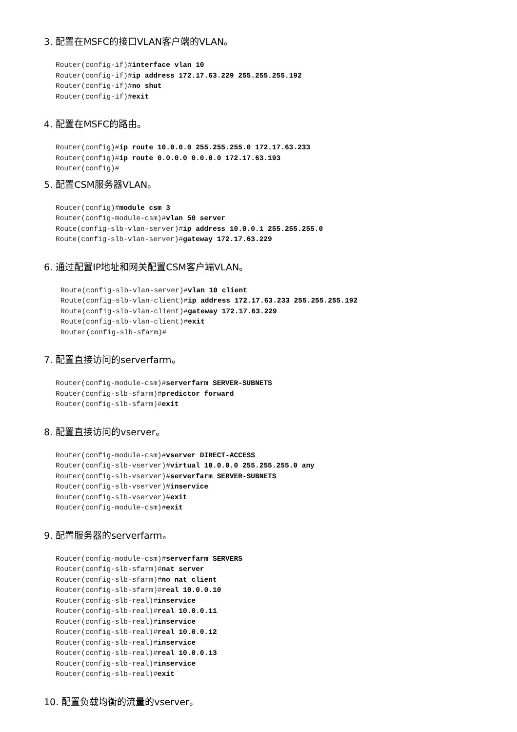3. 配置在MSFC的接口VLAN客户端的VLAN。
Router(config-if)#interface vlan 10
Router(config-if)#ip address 172.17.63.229 255.255.255.192
Router(config-if)#no shut
Router(config-if)#exit
4. 配置在MSFC的路由。
Router(config)#ip route 10.0.0.0 255.255.255.0 172.17.63.233
Router(config)#ip route 0.0.0.0 0.0.0.0 172.17.63.193
Router(config)#
5. 配置CSM服务器VLAN。
Router(config)#module csm 3
Router(config-module-csm)#vlan 50 server
Route(config-slb-vlan-server)#ip address 10.0.0.1 255.255.255.0
Route(config-slb-vlan-server)#gateway 172.17.63.229
6. 通过配置IP地址和网关配置CSM客户端VLAN。
Route(config-slb-vlan-server)#vlan 10 client
Route(config-slb-vlan-client)#ip address 172.17.63.233 255.255.255.192
Route(config-slb-vlan-client)#gateway 172.17.63.229
Route(config-slb-vlan-client)#exit
Router(config-slb-sfarm)#
7. 配置直接访问的serverfarm。
Router(config-module-csm)#serverfarm SERVER-SUBNETS
Router(config-slb-sfarm)#predictor forward
Router(config-slb-sfarm)#exit
8. 配置直接访问的vserver。
Router(config-module-csm)#vserver DIRECT-ACCESS
Router(config-slb-vserver)#virtual 10.0.0.0 255.255.255.0 any
Router(config-slb-vserver)#serverfarm SERVER-SUBNETS
Router(config-slb-vserver)#inservice
Router(config-slb-vserver)#exit
Router(config-module-csm)#exit
9. 配置服务器的serverfarm。
Router(config-module-csm)#serverfarm SERVERS
Router(config-slb-sfarm)#nat server
Router(config-slb-sfarm)#no nat client
Router(config-slb-sfarm)#real 10.0.0.10
Router(config-slb-real)#inservice
Router(config-slb-real)#real 10.0.0.11
Router(config-slb-real)#inservice
Router(config-slb-real)#real 10.0.0.12
Router(config-slb-real)#inservice
Router(config-slb-real)#real 10.0.0.13
Router(config-slb-real)#inservice
Router(config-slb-real)#exit
10. 配置负载均衡的流量的vserver。